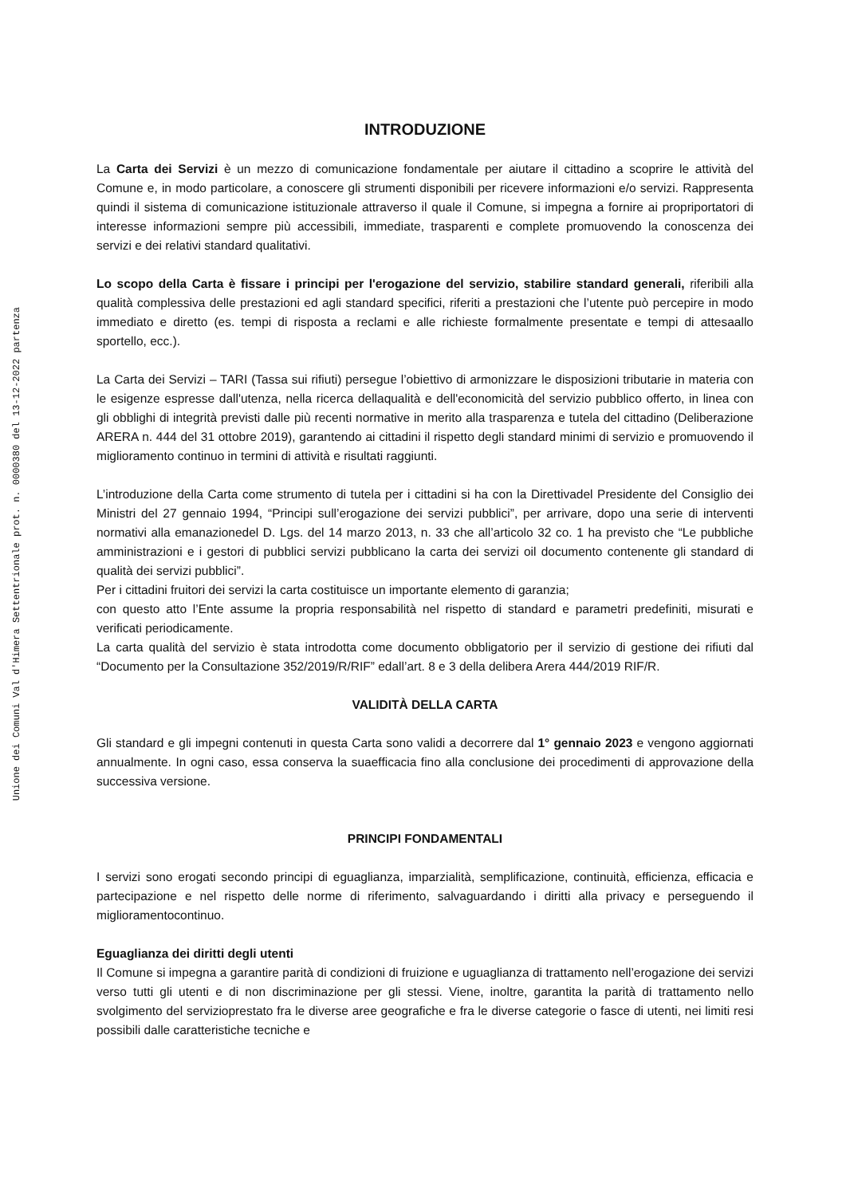Unione dei Comuni Val d'Himera Settentrionale prot. n. 0000380 del 13-12-2022 partenza
INTRODUZIONE
La Carta dei Servizi è un mezzo di comunicazione fondamentale per aiutare il cittadino a scoprire le attività del Comune e, in modo particolare, a conoscere gli strumenti disponibili per ricevere informazioni e/o servizi. Rappresenta quindi il sistema di comunicazione istituzionale attraverso il quale il Comune, si impegna a fornire ai propriportatori di interesse informazioni sempre più accessibili, immediate, trasparenti e complete promuovendo la conoscenza dei servizi e dei relativi standard qualitativi.
Lo scopo della Carta è fissare i principi per l'erogazione del servizio, stabilire standard generali, riferibili alla qualità complessiva delle prestazioni ed agli standard specifici, riferiti a prestazioni che l’utente può percepire in modo immediato e diretto (es. tempi di risposta a reclami e alle richieste formalmente presentate e tempi di attesaallo sportello, ecc.).
La Carta dei Servizi – TARI (Tassa sui rifiuti) persegue l’obiettivo di armonizzare le disposizioni tributarie in materia con le esigenze espresse dall'utenza, nella ricerca dellaqualità e dell'economicità del servizio pubblico offerto, in linea con gli obblighi di integrità previsti dalle più recenti normative in merito alla trasparenza e tutela del cittadino (Deliberazione ARERA n. 444 del 31 ottobre 2019), garantendo ai cittadini il rispetto degli standard minimi di servizio e promuovendo il miglioramento continuo in termini di attività e risultati raggiunti.
L’introduzione della Carta come strumento di tutela per i cittadini si ha con la Direttivadel Presidente del Consiglio dei Ministri del 27 gennaio 1994, “Principi sull’erogazione dei servizi pubblici”, per arrivare, dopo una serie di interventi normativi alla emanazionedel D. Lgs. del 14 marzo 2013, n. 33 che all’articolo 32 co. 1 ha previsto che “Le pubbliche amministrazioni e i gestori di pubblici servizi pubblicano la carta dei servizi oil documento contenente gli standard di qualità dei servizi pubblici”.
Per i cittadini fruitori dei servizi la carta costituisce un importante elemento di garanzia;
con questo atto l’Ente assume la propria responsabilità nel rispetto di standard e parametri predefiniti, misurati e verificati periodicamente.
La carta qualità del servizio è stata introdotta come documento obbligatorio per il servizio di gestione dei rifiuti dal “Documento per la Consultazione 352/2019/R/RIF” edall’art. 8 e 3 della delibera Arera 444/2019 RIF/R.
VALIDITÀ DELLA CARTA
Gli standard e gli impegni contenuti in questa Carta sono validi a decorrere dal 1° gennaio 2023 e vengono aggiornati annualmente. In ogni caso, essa conserva la suaefficacia fino alla conclusione dei procedimenti di approvazione della successiva versione.
PRINCIPI FONDAMENTALI
I servizi sono erogati secondo principi di eguaglianza, imparzialità, semplificazione, continuità, efficienza, efficacia e partecipazione e nel rispetto delle norme di riferimento, salvaguardando i diritti alla privacy e perseguendo il miglioramentocontinuo.
Eguaglianza dei diritti degli utenti
Il Comune si impegna a garantire parità di condizioni di fruizione e uguaglianza di trattamento nell’erogazione dei servizi verso tutti gli utenti e di non discriminazione per gli stessi. Viene, inoltre, garantita la parità di trattamento nello svolgimento del servizioprestato fra le diverse aree geografiche e fra le diverse categorie o fasce di utenti, nei limiti resi possibili dalle caratteristiche tecniche e